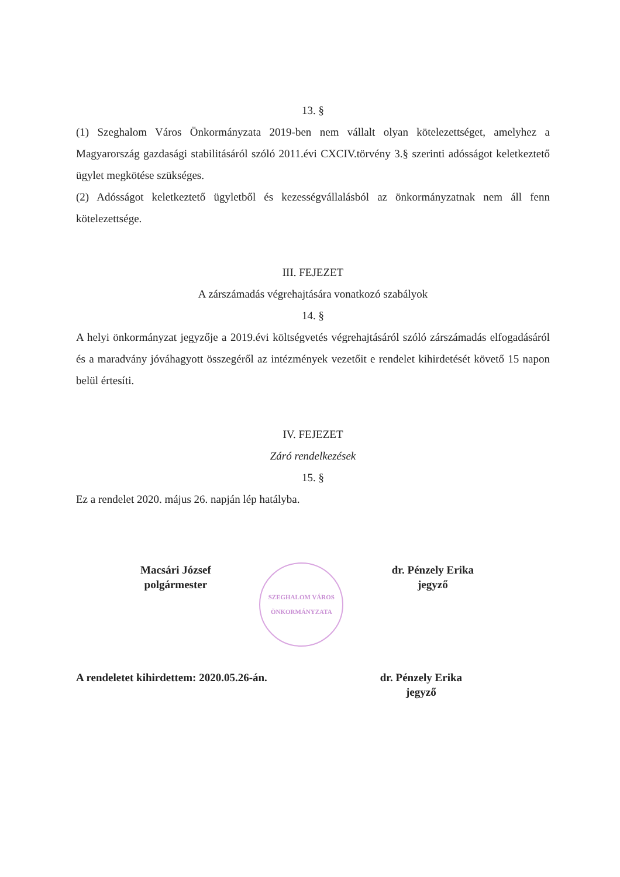13. §
(1) Szeghalom Város Önkormányzata 2019-ben nem vállalt olyan kötelezettséget, amelyhez a Magyarország gazdasági stabilitásáról szóló 2011.évi CXCIV.törvény 3.§ szerinti adósságot keletkeztető ügylet megkötése szükséges.
(2) Adósságot keletkeztető ügyletből és kezességvállalásból az önkormányzatnak nem áll fenn kötelezettsége.
III. FEJEZET
A zárszámadás végrehajtására vonatkozó szabályok
14. §
A helyi önkormányzat jegyzője a 2019.évi költségvetés végrehajtásáról szóló zárszámadás elfogadásáról és a maradvány jóváhagyott összegéről az intézmények vezetőit e rendelet kihirdetését követő 15 napon belül értesíti.
IV. FEJEZET
Záró rendelkezések
15. §
Ez a rendelet 2020. május 26. napján lép hatályba.
Macsári József
polgármester
SZEGHALOM VÁROS ÖNKORMÁNYZATA
dr. Pénzely Erika
jegyző
A rendeletet kihirdettem: 2020.05.26-án.
dr. Pénzely Erika
jegyző